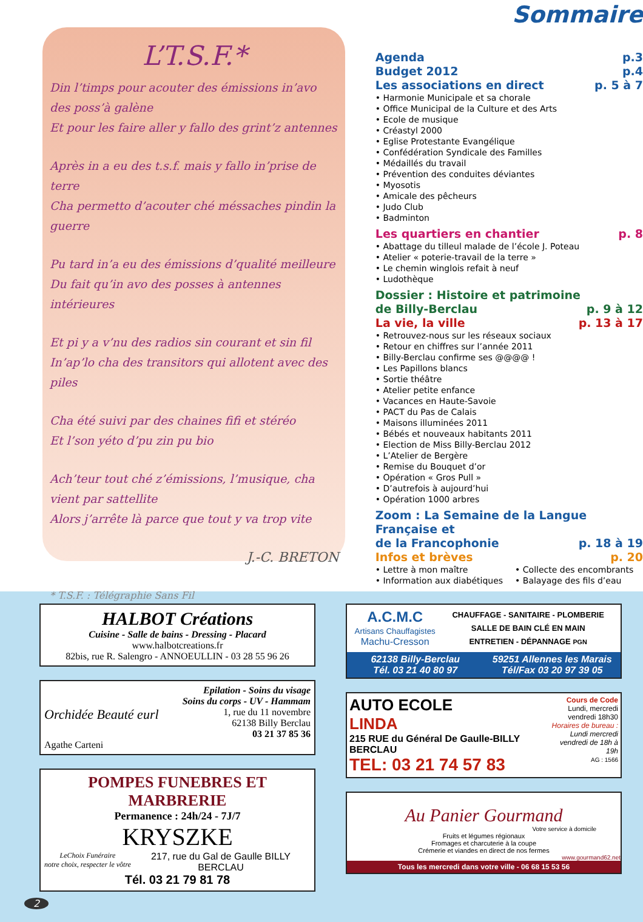L’T.S.F.*
Din l’timps pour acouter des émissions in’avo des poss’à galène
Et pour les faire aller y fallo des grint’z antennes
Après in a eu des t.s.f. mais y fallo in’prise de terre
Cha permetto d’acouter ché méssaches pindin la guerre
Pu tard in’a eu des émissions d’qualité meilleure
Du fait qu’in avo des posses à antennes intérieures
Et pi y a v’nu des radios sin courant et sin fil
In’ap’lo cha des transitors qui allotent avec des piles
Cha été suivi par des chaines fifi et stéréo
Et l’son yéto d’pu zin pu bio
Ach’teur tout ché z’émissions, l’musique, cha vient par sattellite
Alors j’arrête là parce que tout y va trop vite
J.-C. BRETON
* T.S.F. : Télégraphie Sans Fil
Sommaire
Agenda p.3
Budget 2012 p.4
Les associations en direct p. 5 à 7
• Harmonie Municipale et sa chorale
• Office Municipal de la Culture et des Arts
• Ecole de musique
• Créastyl 2000
• Eglise Protestante Evangélique
• Confédération Syndicale des Familles
• Médaillés du travail
• Prévention des conduites déviantes
• Myosotis
• Amicale des pêcheurs
• Judo Club
• Badminton
Les quartiers en chantier p. 8
• Abattage du tilleul malade de l’école J. Poteau
• Atelier « poterie-travail de la terre »
• Le chemin winglois refait à neuf
• Ludothèque
Dossier : Histoire et patrimoine
de Billy-Berclau p. 9 à 12
La vie, la ville p. 13 à 17
• Retrouvez-nous sur les réseaux sociaux
• Retour en chiffres sur l’année 2011
• Billy-Berclau confirme ses @@@@ !
• Les Papillons blancs
• Sortie théâtre
• Atelier petite enfance
• Vacances en Haute-Savoie
• PACT du Pas de Calais
• Maisons illuminées 2011
• Bébés et nouveaux habitants 2011
• Election de Miss Billy-Berclau 2012
• L’Atelier de Bergère
• Remise du Bouquet d’or
• Opération « Gros Pull »
• D’autrefois à aujourd’hui
• Opération 1000 arbres
Zoom : La Semaine de la Langue Française et
de la Francophonie p. 18 à 19
Infos et brèves p. 20
• Lettre à mon maître
• Information aux diabétiques
• Collecte des encombrants
• Balayage des fils d’eau
HALBOT Créations
Cuisine - Salle de bains - Dressing - Placard
www.halbotcreations.fr
82bis, rue R. Salengro - ANNOEULLIN - 03 28 55 96 26
Epilation - Soins du visage
Soins du corps - UV - Hammam
Orchidée Beauté eurl 1, rue du 11 novembre
62138 Billy Berclau
03 21 37 85 36
Agathe Carteni
POMPES FUNEBRES ET MARBRERIE
Permanence : 24h/24 - 7J/7
KRYSZKE
LeChoix Funéraire
notre choix, respecter le vôtre
217, rue du Gal de Gaulle BILLY BERCLAU
Tél. 03 21 79 81 78
A.C.M.C
Artisans Chauffagistes
Machu-Cresson
CHAUFFAGE - SANITAIRE - PLOMBERIE
SALLE DE BAIN CLÉ EN MAIN
ENTRETIEN - DÉPANNAGE PGN
62138 Billy-Berclau
Tél. 03 21 40 80 97
59251 Allennes les Marais
Tél/Fax 03 20 97 39 05
AUTO ECOLE
LINDA
215 RUE du Général De Gaulle-BILLY BERCLAU
TEL: 03 21 74 57 83
Cours de Code
Lundi, mercredi vendredi 18h30
Horaires de bureau :
Lundi mercredi vendredi de 18h à 19h
AG : 1566
Au Panier Gourmand
Votre service à domicile
Fruits et légumes régionaux
Fromages et charcuterie à la coupe
Crémerie et viandes en direct de nos fermes
www.gourmand62.net
Tous les mercredi dans votre ville - 06 68 15 53 56
2